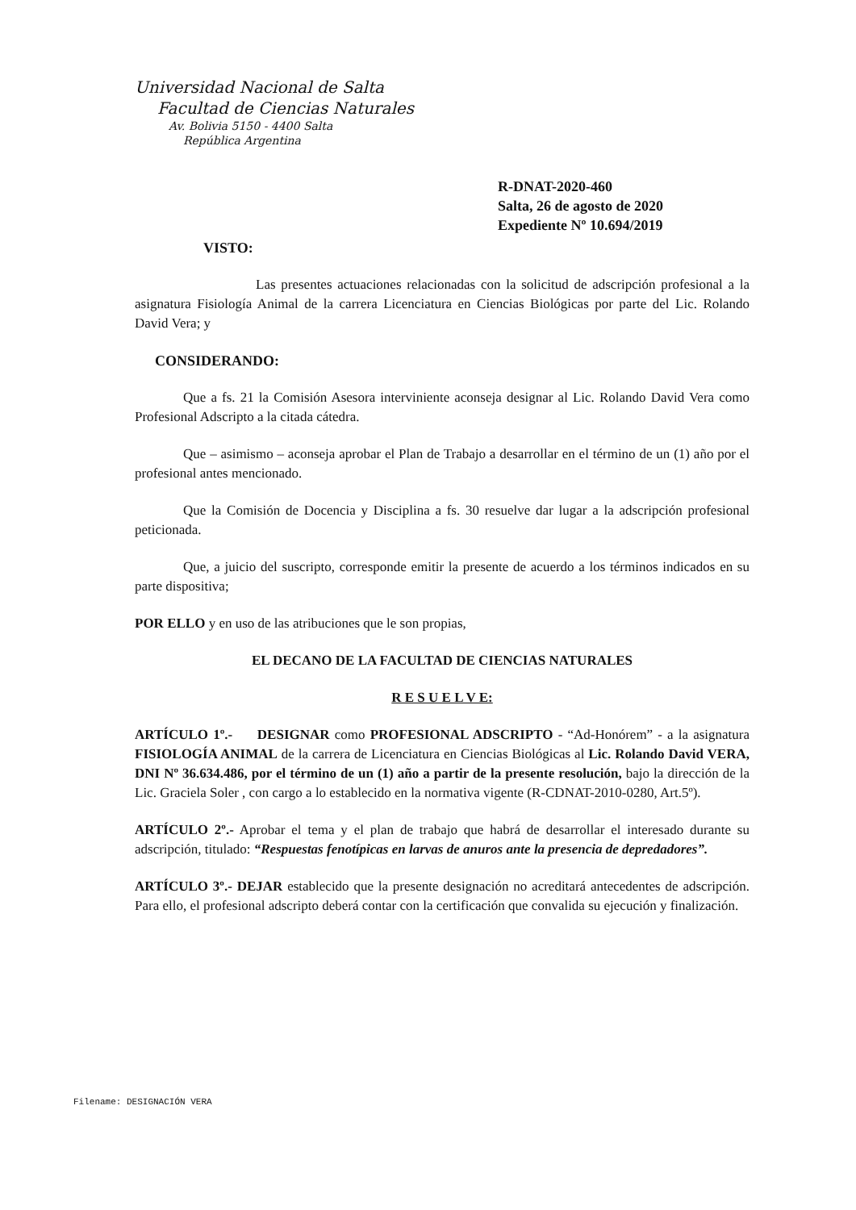Universidad Nacional de Salta
Facultad de Ciencias Naturales
Av. Bolivia 5150 - 4400 Salta
República Argentina
R-DNAT-2020-460
Salta, 26 de agosto de 2020
Expediente Nº 10.694/2019
VISTO:
Las presentes actuaciones relacionadas con la solicitud de adscripción profesional a la asignatura Fisiología Animal de la carrera Licenciatura en Ciencias Biológicas por parte del Lic. Rolando David Vera; y
CONSIDERANDO:
Que a fs. 21 la Comisión Asesora interviniente aconseja designar al Lic. Rolando David Vera como Profesional Adscripto a la citada cátedra.
Que – asimismo – aconseja aprobar el Plan de Trabajo a desarrollar en el término de un (1) año por el profesional antes mencionado.
Que la Comisión de Docencia y Disciplina a fs. 30 resuelve dar lugar a la adscripción profesional peticionada.
Que, a juicio del suscripto, corresponde emitir la presente de acuerdo a los términos indicados en su parte dispositiva;
POR ELLO y en uso de las atribuciones que le son propias,
EL DECANO DE LA FACULTAD DE CIENCIAS NATURALES
R E S U E L V E:
ARTÍCULO 1º.- DESIGNAR como PROFESIONAL ADSCRIPTO - “Ad-Honórem” - a la asignatura FISIOLOGÍA ANIMAL de la carrera de Licenciatura en Ciencias Biológicas al Lic. Rolando David VERA, DNI Nº 36.634.486, por el término de un (1) año a partir de la presente resolución, bajo la dirección de la Lic. Graciela Soler , con cargo a lo establecido en la normativa vigente (R-CDNAT-2010-0280, Art.5º).
ARTÍCULO 2º.- Aprobar el tema y el plan de trabajo que habrá de desarrollar el interesado durante su adscripción, titulado: “Respuestas fenotípicas en larvas de anuros ante la presencia de depredadores”.
ARTÍCULO 3º.- DEJAR establecido que la presente designación no acreditará antecedentes de adscripción. Para ello, el profesional adscripto deberá contar con la certificación que convalida su ejecución y finalización.
Filename: DESIGNACIÓN VERA